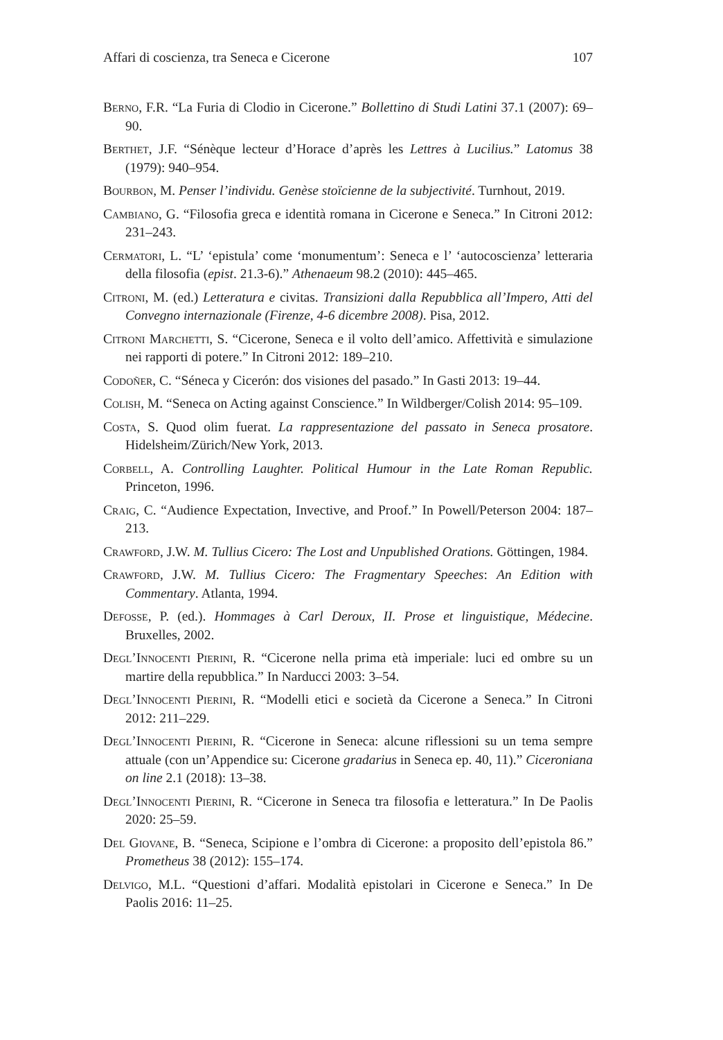Affari di coscienza, tra Seneca e Cicerone 107
Berno, F.R. “La Furia di Clodio in Cicerone.” Bollettino di Studi Latini 37.1 (2007): 69–90.
Berthet, J.F. “Sénèque lecteur d’Horace d’après les Lettres à Lucilius.” Latomus 38 (1979): 940–954.
Bourbon, M. Penser l’individu. Genèse stoïcienne de la subjectivité. Turnhout, 2019.
Cambiano, G. “Filosofia greca e identità romana in Cicerone e Seneca.” In Citroni 2012: 231–243.
Cermatori, L. “L’ ‘epistula’ come ‘monumentum’: Seneca e l’ ‘autocoscienza’ letteraria della filosofia (epist. 21.3-6).” Athenaeum 98.2 (2010): 445–465.
Citroni, M. (ed.) Letteratura e civitas. Transizioni dalla Repubblica all’Impero, Atti del Convegno internazionale (Firenze, 4-6 dicembre 2008). Pisa, 2012.
Citroni Marchetti, S. “Cicerone, Seneca e il volto dell’amico. Affettività e simulazione nei rapporti di potere.” In Citroni 2012: 189–210.
Codoñer, C. “Séneca y Cicerón: dos visiones del pasado.” In Gasti 2013: 19–44.
Colish, M. “Seneca on Acting against Conscience.” In Wildberger/Colish 2014: 95–109.
Costa, S. Quod olim fuerat. La rappresentazione del passato in Seneca prosatore. Hidelsheim/Zürich/New York, 2013.
Corbell, A. Controlling Laughter. Political Humour in the Late Roman Republic. Princeton, 1996.
Craig, C. “Audience Expectation, Invective, and Proof.” In Powell/Peterson 2004: 187–213.
Crawford, J.W. M. Tullius Cicero: The Lost and Unpublished Orations. Göttingen, 1984.
Crawford, J.W. M. Tullius Cicero: The Fragmentary Speeches: An Edition with Commentary. Atlanta, 1994.
Defosse, P. (ed.). Hommages à Carl Deroux, II. Prose et linguistique, Médecine. Bruxelles, 2002.
Degl’Innocenti Pierini, R. “Cicerone nella prima età imperiale: luci ed ombre su un martire della repubblica.” In Narducci 2003: 3–54.
Degl’Innocenti Pierini, R. “Modelli etici e società da Cicerone a Seneca.” In Citroni 2012: 211–229.
Degl’Innocenti Pierini, R. “Cicerone in Seneca: alcune riflessioni su un tema sempre attuale (con un’Appendice su: Cicerone gradarius in Seneca ep. 40, 11).” Ciceroniana on line 2.1 (2018): 13–38.
Degl’Innocenti Pierini, R. “Cicerone in Seneca tra filosofia e letteratura.” In De Paolis 2020: 25–59.
Del Giovane, B. “Seneca, Scipione e l’ombra di Cicerone: a proposito dell’epistola 86.” Prometheus 38 (2012): 155–174.
Delvigo, M.L. “Questioni d’affari. Modalità epistolari in Cicerone e Seneca.” In De Paolis 2016: 11–25.